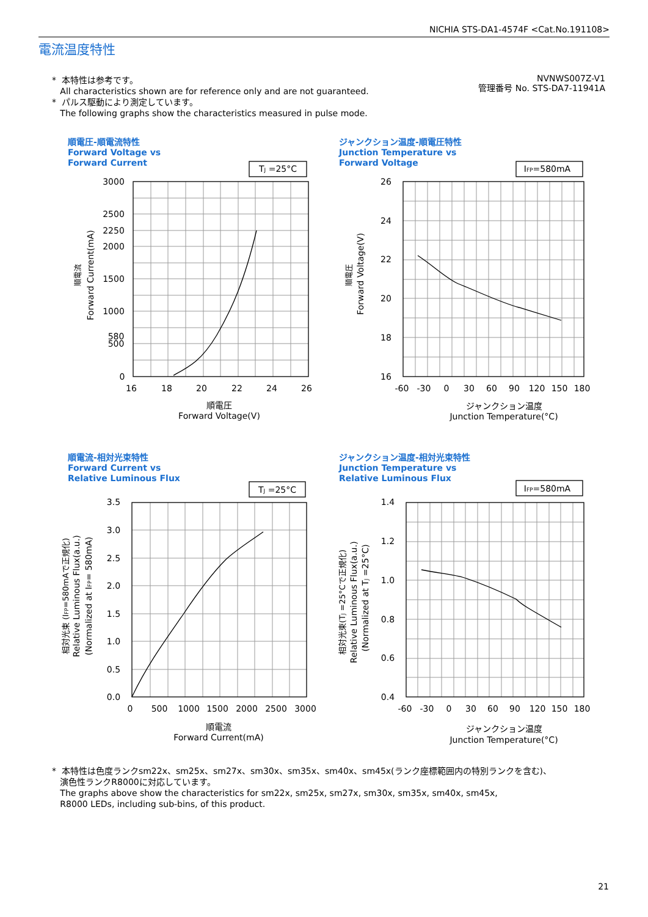NICHIA STS-DA1-4574F <Cat.No.191108>
電流温度特性
* 本特性は参考です。
All characteristics shown are for reference only and are not guaranteed.
* パルス駆動により測定しています。
The following graphs show the characteristics measured in pulse mode.
NVNWS007Z-V1
管理番号 No. STS-DA7-11941A
順電圧-順電流特性
Forward Voltage vs
Forward Current
ジャンクション温度-順電圧特性
Junction Temperature vs
Forward Voltage
順電流-相対光束特性
Forward Current vs
Relative Luminous Flux
ジャンクション温度-相対光束特性
Junction Temperature vs
Relative Luminous Flux
3000
2500
2250
2000
1500
1000
580
500
0
16
18
20
22
24
26
順電圧
Forward Voltage(V)
TJ =25°C
26
24
22
20
18
16
-60
-30
0
30
60
90
120
150
180
ジャンクション温度
Junction Temperature(°C)
IFP=580mA
3.5
3.0
2.5
2.0
1.5
1.0
0.5
0.0
0
500
1000
1500
2000
2500
3000
順電流
Forward Current(mA)
TJ =25°C
1.4
1.2
1.0
0.8
0.6
0.4
-60
-30
0
30
60
90
120
150
180
ジャンクション温度
Junction Temperature(°C)
IFP=580mA
順電流
Forward Current(mA)
順電圧
Forward Voltage(V)
相対光束 (IFP=580mAで正規化)
Relative Luminous Flux(a.u.)
(Normalized at IFP= 580mA)
相対光束(TJ =25°Cで正規化)
Relative Luminous Flux(a.u.)
(Normalized at TJ =25°C)
* 本特性は色度ランクsm22x、sm25x、sm27x、sm30x、sm35x、sm40x、sm45x(ランク座標範囲内の特別ランクを含む)、
演色性ランクR8000に対応しています。
The graphs above show the characteristics for sm22x, sm25x, sm27x, sm30x, sm35x, sm40x, sm45x,
R8000 LEDs, including sub-bins, of this product.
21